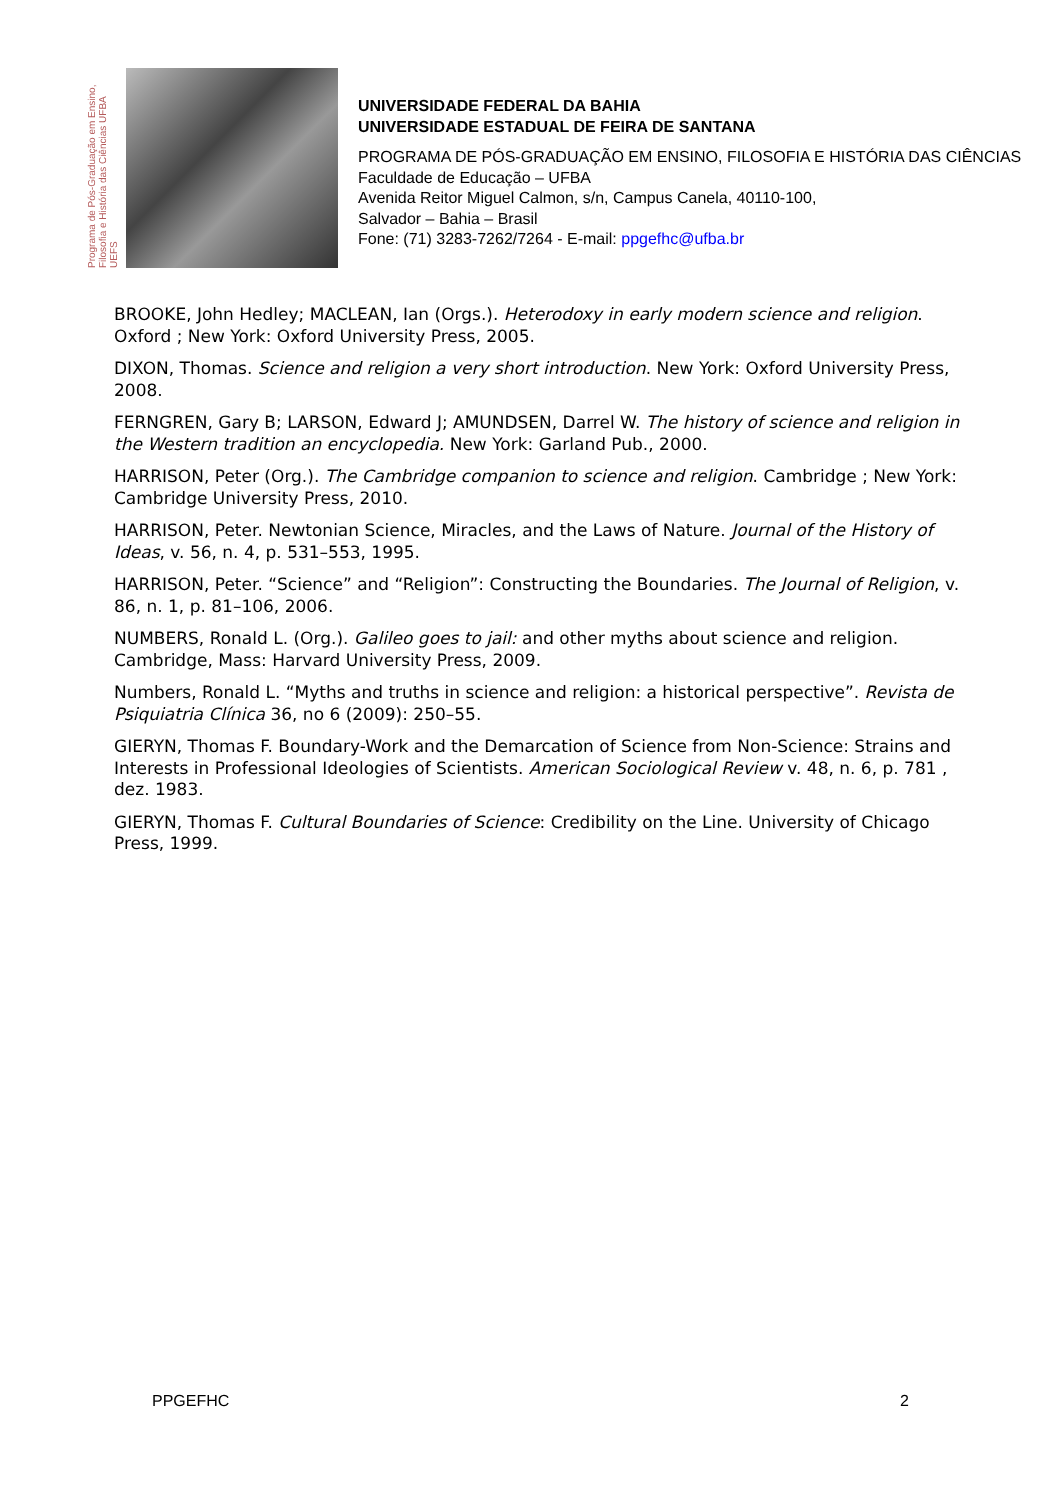Programa de Pós-Graduação em Ensino, Filosofia e História das Ciências UFBA UEFS
UNIVERSIDADE FEDERAL DA BAHIA
UNIVERSIDADE ESTADUAL DE FEIRA DE SANTANA
PROGRAMA DE PÓS-GRADUAÇÃO EM ENSINO, FILOSOFIA E HISTÓRIA DAS CIÊNCIAS
Faculdade de Educação – UFBA
Avenida Reitor Miguel Calmon, s/n, Campus Canela, 40110-100,
Salvador – Bahia – Brasil
Fone: (71) 3283-7262/7264 - E-mail: ppgefhc@ufba.br
BROOKE, John Hedley; MACLEAN, Ian (Orgs.). Heterodoxy in early modern science and religion. Oxford ; New York: Oxford University Press, 2005.
DIXON, Thomas. Science and religion a very short introduction. New York: Oxford University Press, 2008.
FERNGREN, Gary B; LARSON, Edward J; AMUNDSEN, Darrel W. The history of science and religion in the Western tradition an encyclopedia. New York: Garland Pub., 2000.
HARRISON, Peter (Org.). The Cambridge companion to science and religion. Cambridge ; New York: Cambridge University Press, 2010.
HARRISON, Peter. Newtonian Science, Miracles, and the Laws of Nature. Journal of the History of Ideas, v. 56, n. 4, p. 531–553, 1995.
HARRISON, Peter. “Science” and “Religion”: Constructing the Boundaries. The Journal of Religion, v. 86, n. 1, p. 81–106, 2006.
NUMBERS, Ronald L. (Org.). Galileo goes to jail: and other myths about science and religion. Cambridge, Mass: Harvard University Press, 2009.
Numbers, Ronald L. “Myths and truths in science and religion: a historical perspective”. Revista de Psiquiatria Clínica 36, no 6 (2009): 250–55.
GIERYN, Thomas F. Boundary-Work and the Demarcation of Science from Non-Science: Strains and Interests in Professional Ideologies of Scientists. American Sociological Review v. 48, n. 6, p. 781 , dez. 1983.
GIERYN, Thomas F. Cultural Boundaries of Science: Credibility on the Line. University of Chicago Press, 1999.
PPGEFHC 2